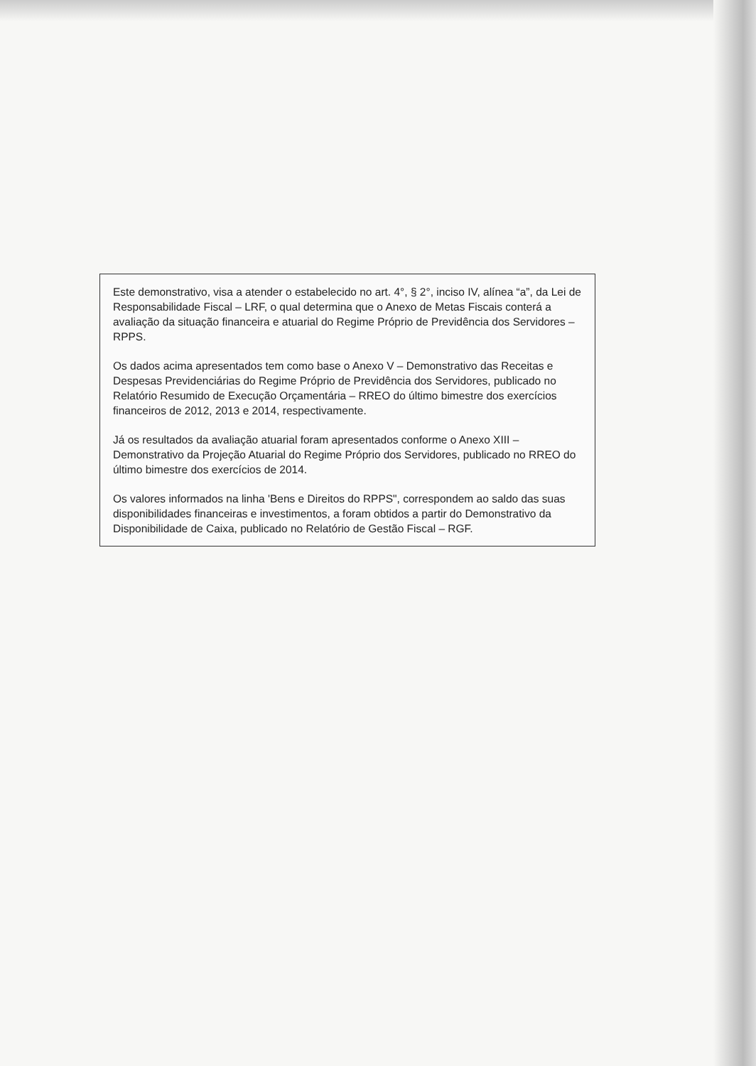Este demonstrativo, visa a atender o estabelecido no art. 4°, § 2°, inciso IV, alínea “a”, da Lei de Responsabilidade Fiscal – LRF, o qual determina que o Anexo de Metas Fiscais conterá a avaliação da situação financeira e atuarial do Regime Próprio de Previdência dos Servidores – RPPS.
Os dados acima apresentados tem como base o Anexo V – Demonstrativo das Receitas e Despesas Previdenciárias do Regime Próprio de Previdência dos Servidores, publicado no Relatório Resumido de Execução Orçamentária – RREO do último bimestre dos exercícios financeiros de 2012, 2013 e 2014, respectivamente.
Já os resultados da avaliação atuarial foram apresentados conforme o Anexo XIII – Demonstrativo da Projeção Atuarial do Regime Próprio dos Servidores, publicado no RREO do último bimestre dos exercícios de 2014.
Os valores informados na linha 'Bens e Direitos do RPPS", correspondem ao saldo das suas disponibilidades financeiras e investimentos, a foram obtidos a partir do Demonstrativo da Disponibilidade de Caixa, publicado no Relatório de Gestão Fiscal – RGF.